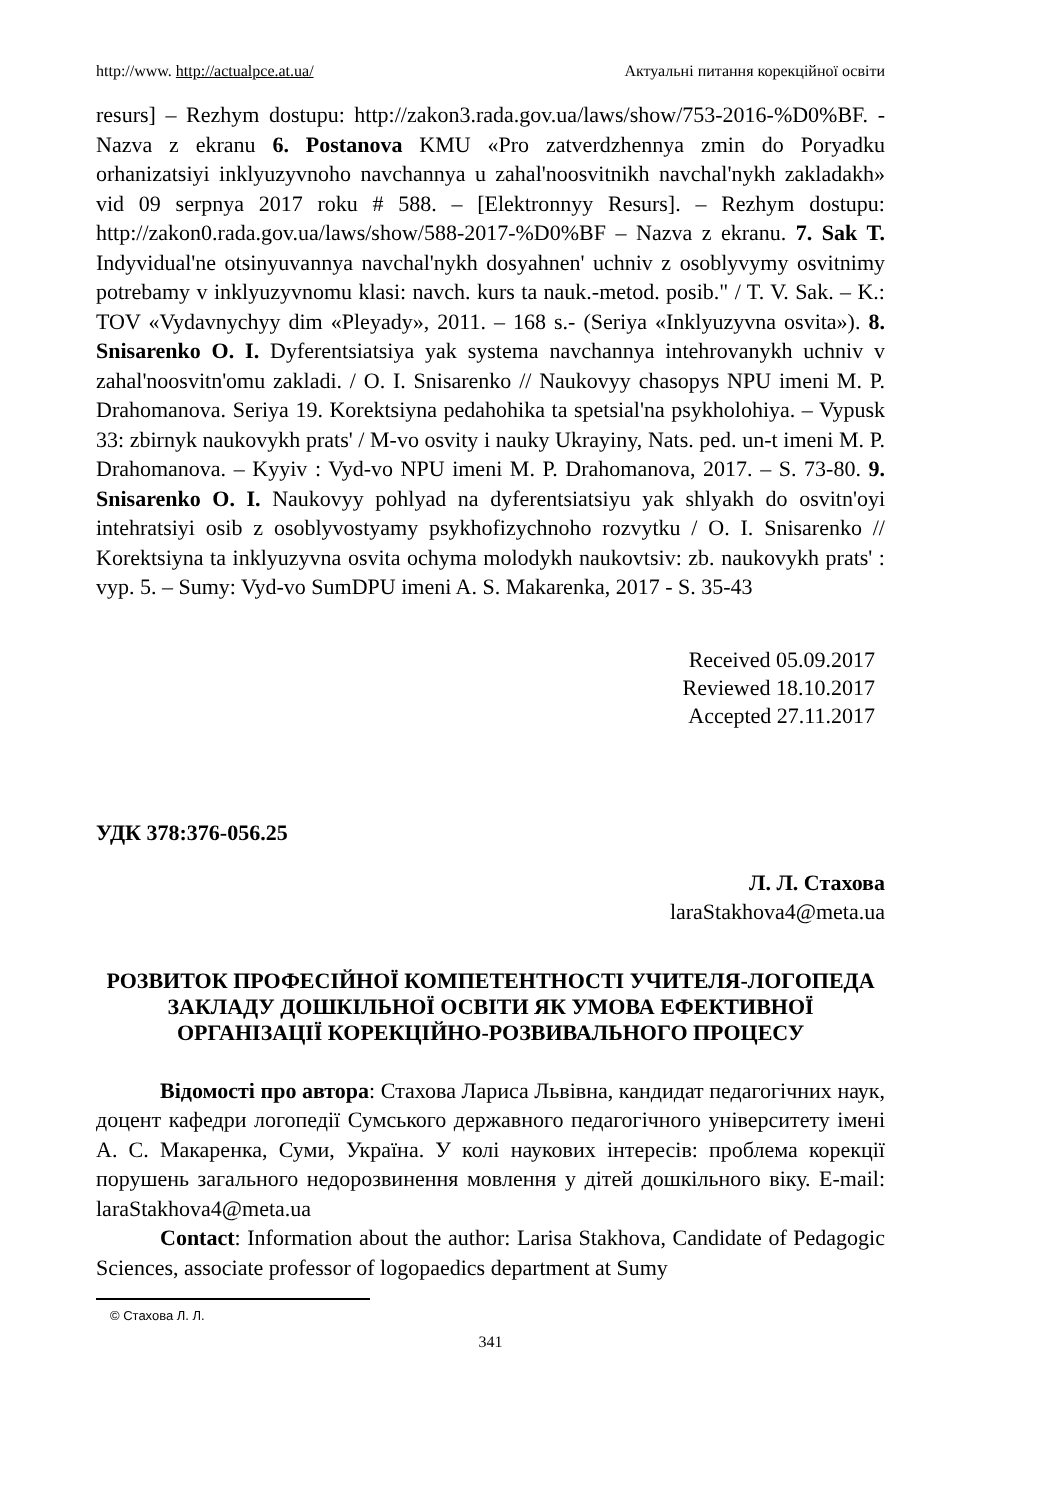http://www. http://actualpce.at.ua/ Актуальні питання корекційної освіти
resurs] – Rezhym dostupu: http://zakon3.rada.gov.ua/laws/show/753-2016-%D0%BF. - Nazva z ekranu 6. Postanova KMU «Pro zatverdzhennya zmin do Poryadku orhanizatsiyi inklyuzyvnoho navchannya u zahal'noosvitnikh navchal'nykh zakladakh» vid 09 serpnya 2017 roku # 588. – [Elektronnyy Resurs]. – Rezhym dostupu: http://zakon0.rada.gov.ua/laws/show/588-2017-%D0%BF – Nazva z ekranu. 7. Sak T. Indyvidual'ne otsinyuvannya navchal'nykh dosyahnen' uchniv z osoblyvymy osvitnimy potrebamy v inklyuzyvnomu klasi: navch. kurs ta nauk.-metod. posib." / T. V. Sak. – K.: TOV «Vydavnychyy dim «Pleyady», 2011. – 168 s.- (Seriya «Inklyuzyvna osvita»). 8. Snisarenko O. I. Dyferentsiatsiya yak systema navchannya intehrovanykh uchniv v zahal'noosvitn'omu zakladi. / O. I. Snisarenko // Naukovyy chasopys NPU imeni M. P. Drahomanova. Seriya 19. Korektsiyna pedahohika ta spetsial'na psykholohiya. – Vypusk 33: zbirnyk naukovykh prats' / M-vo osvity i nauky Ukrayiny, Nats. ped. un-t imeni M. P. Drahomanova. – Kyyiv : Vyd-vo NPU imeni M. P. Drahomanova, 2017. – S. 73-80. 9. Snisarenko O. I. Naukovyy pohlyad na dyferentsiatsiyu yak shlyakh do osvitn'oyi intehratsiyi osib z osoblyvostyamy psykhofizychnoho rozvytku / O. I. Snisarenko // Korektsiyna ta inklyuzyvna osvita ochyma molodykh naukovtsiv: zb. naukovykh prats' : vyp. 5. – Sumy: Vyd-vo SumDPU imeni A. S. Makarenka, 2017 - S. 35-43
Received 05.09.2017
Reviewed 18.10.2017
Accepted 27.11.2017
УДК 378:376-056.25
Л. Л. Стахова
laraStakhova4@meta.ua
РОЗВИТОК ПРОФЕСІЙНОЇ КОМПЕТЕНТНОСТІ УЧИТЕЛЯ-ЛОГОПЕДА ЗАКЛАДУ ДОШКІЛЬНОЇ ОСВІТИ ЯК УМОВА ЕФЕКТИВНОЇ ОРГАНІЗАЦІЇ КОРЕКЦІЙНО-РОЗВИВАЛЬНОГО ПРОЦЕСУ
Відомості про автора: Стахова Лариса Львівна, кандидат педагогічних наук, доцент кафедри логопедії Сумського державного педагогічного університету імені А. С. Макаренка, Суми, Україна. У колі наукових інтересів: проблема корекції порушень загального недорозвинення мовлення у дітей дошкільного віку. E-mail: laraStakhova4@meta.ua
Contact: Information about the author: Larisa Stakhova, Candidate of Pedagogic Sciences, associate professor of logopaedics department at Sumy
© Стахова Л. Л.
341